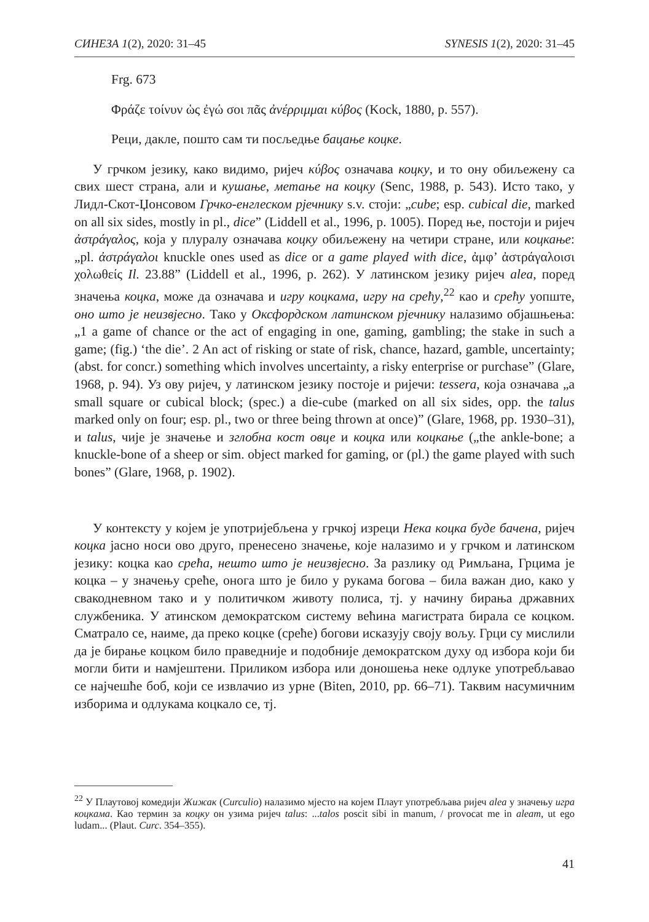СИНЕЗА 1(2), 2020: 31–45 SYNESIS 1(2), 2020: 31–45
Frg. 673
Φράζε τοίνυν ὡς ἐγώ σοι πᾶς ἀνέρριμμαι κύβος (Kock, 1880, p. 557).
Реци, дакле, пошто сам ти посљедње бацање коцке.
У грчком језику, како видимо, ријеч κύβος означава коцку, и то ону обиљежену са свих шест страна, али и кушање, метање на коцку (Senc, 1988, p. 543). Исто тако, у Лидл-Скот-Џонсовом Грчко-енглеском рјечнику s.v. стоји: „cube; esp. cubical die, marked on all six sides, mostly in pl., dice” (Liddell et al., 1996, p. 1005). Поред ње, постоји и ријеч ἀστράγαλος, која у плуралу означава коцку обиљежену на четири стране, или коцкање: „pl. ἀστράγαλοι knuckle ones used as dice or a game played with dice, ἀμφ’ ἀστράγαλοισι χολωθείς Il. 23.88” (Liddell et al., 1996, p. 262). У латинском језику ријеч alea, поред значења коцка, може да означава и игру коцкама, игру на срећу,<sup>22</sup> као и срећу уопште, оно што је неизвјесно. Тако у Оксфордском латинском рјечнику налазимо објашњења: „1 a game of chance or the act of engaging in one, gaming, gambling; the stake in such a game; (fig.) ‘the die’. 2 An act of risking or state of risk, chance, hazard, gamble, uncertainty; (abst. for concr.) something which involves uncertainty, a risky enterprise or purchase” (Glare, 1968, p. 94). Уз ову ријеч, у латинском језику постоје и ријечи: tessera, која означава „a small square or cubical block; (spec.) a die-cube (marked on all six sides, opp. the talus marked only on four; esp. pl., two or three being thrown at once)” (Glare, 1968, pp. 1930–31), и talus, чије је значење и зглобна кост овце и коцка или коцкање („the ankle-bone; a knuckle-bone of a sheep or sim. object marked for gaming, or (pl.) the game played with such bones” (Glare, 1968, p. 1902).
У контексту у којем је употријебљена у грчкој изреци Нека коцка буде бачена, ријеч коцка јасно носи ово друго, пренесено значење, које налазимо и у грчком и латинском језику: коцка као срећа, нешто што је неизвјесно. За разлику од Римљана, Грцима је коцка – у значењу среће, онога што је било у рукама богова – била важан дио, како у свакодневном тако и у политичком животу полиса, тј. у начину бирања државних службеника. У атинском демократском систему већина магистрата бирала се коцком. Сматрало се, наиме, да преко коцке (среће) богови исказују своју вољу. Грци су мислили да је бирање коцком било праведније и подобније демократском духу од избора који би могли бити и намјештени. Приликом избора или доношења неке одлуке употребљавао се најчешће боб, који се извлачио из урне (Biten, 2010, pp. 66–71). Таквим насумичним изборима и одлукама коцкало се, тј.
<sup>22</sup> У Плаутовој комедији Жижак (Curculio) налазимо мјесто на којем Плаут употребљава ријеч alea у значењу игра коцкама. Као термин за коцку он узима ријеч talus: ...talos poscit sibi in manum, / provocat me in aleam, ut ego ludam... (Plaut. Curc. 354–355).
41